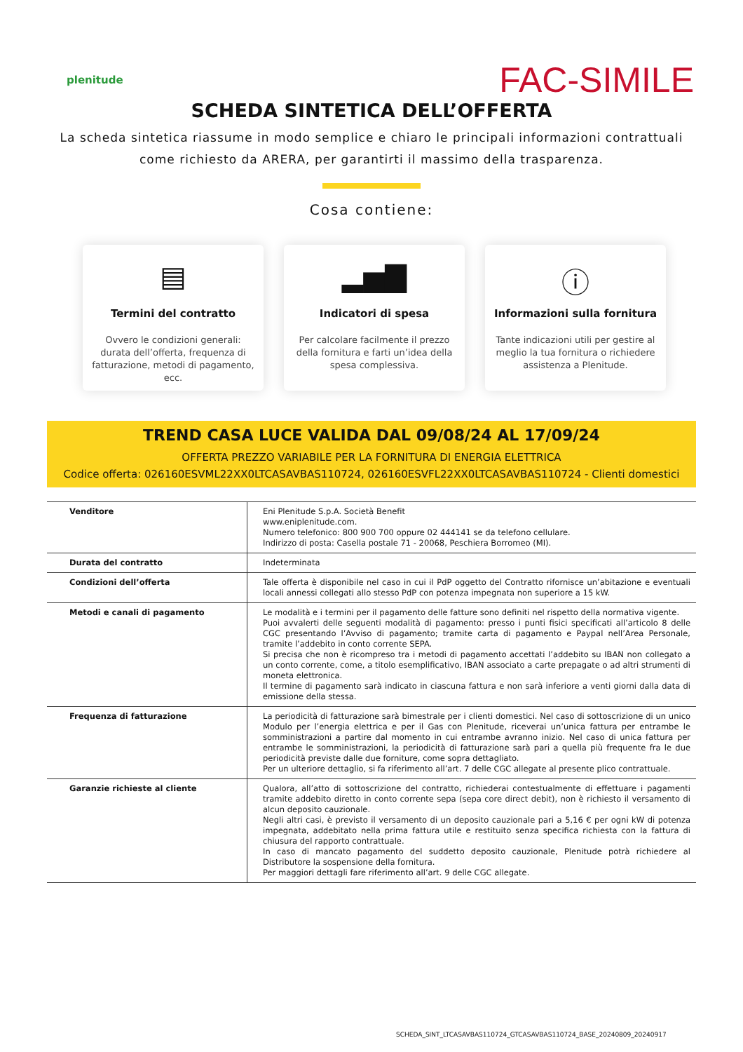plenitude
FAC-SIMILE
SCHEDA SINTETICA DELL’OFFERTA
La scheda sintetica riassume in modo semplice e chiaro le principali informazioni contrattuali come richiesto da ARERA, per garantirti il massimo della trasparenza.
Cosa contiene:
▤
Termini del contratto
Ovvero le condizioni generali: durata dell’offerta, frequenza di fatturazione, metodi di pagamento, ecc.
▂▅▇
Indicatori di spesa
Per calcolare facilmente il prezzo della fornitura e farti un’idea della spesa complessiva.
ⓘ
Informazioni sulla fornitura
Tante indicazioni utili per gestire al meglio la tua fornitura o richiedere assistenza a Plenitude.
TREND CASA LUCE VALIDA DAL 09/08/24 AL 17/09/24
OFFERTA PREZZO VARIABILE PER LA FORNITURA DI ENERGIA ELETTRICA
Codice offerta: 026160ESVML22XX0LTCASAVBAS110724, 026160ESVFL22XX0LTCASAVBAS110724 - Clienti domestici
| Venditore | Eni Plenitude S.p.A. Società Benefit www.eniplenitude.com. Numero telefonico: 800 900 700 oppure 02 444141 se da telefono cellulare. Indirizzo di posta: Casella postale 71 - 20068, Peschiera Borromeo (MI). |
| Durata del contratto | Indeterminata |
| Condizioni dell’offerta | Tale offerta è disponibile nel caso in cui il PdP oggetto del Contratto rifornisce un’abitazione e eventuali locali annessi collegati allo stesso PdP con potenza impegnata non superiore a 15 kW. |
| Metodi e canali di pagamento | Le modalità e i termini per il pagamento delle fatture sono definiti nel rispetto della normativa vigente. Puoi avvalerti delle seguenti modalità di pagamento: presso i punti fisici specificati all’articolo 8 delle CGC presentando l’Avviso di pagamento; tramite carta di pagamento e Paypal nell’Area Personale, tramite l’addebito in conto corrente SEPA. Si precisa che non è ricompreso tra i metodi di pagamento accettati l’addebito su IBAN non collegato a un conto corrente, come, a titolo esemplificativo, IBAN associato a carte prepagate o ad altri strumenti di moneta elettronica. Il termine di pagamento sarà indicato in ciascuna fattura e non sarà inferiore a venti giorni dalla data di emissione della stessa. |
| Frequenza di fatturazione | La periodicità di fatturazione sarà bimestrale per i clienti domestici. Nel caso di sottoscrizione di un unico Modulo per l’energia elettrica e per il Gas con Plenitude, riceverai un’unica fattura per entrambe le somministrazioni a partire dal momento in cui entrambe avranno inizio. Nel caso di unica fattura per entrambe le somministrazioni, la periodicità di fatturazione sarà pari a quella più frequente fra le due periodicità previste dalle due forniture, come sopra dettagliato. Per un ulteriore dettaglio, si fa riferimento all’art. 7 delle CGC allegate al presente plico contrattuale. |
| Garanzie richieste al cliente | Qualora, all’atto di sottoscrizione del contratto, richiederai contestualmente di effettuare i pagamenti tramite addebito diretto in conto corrente sepa (sepa core direct debit), non è richiesto il versamento di alcun deposito cauzionale. Negli altri casi, è previsto il versamento di un deposito cauzionale pari a 5,16 € per ogni kW di potenza impegnata, addebitato nella prima fattura utile e restituito senza specifica richiesta con la fattura di chiusura del rapporto contrattuale. In caso di mancato pagamento del suddetto deposito cauzionale, Plenitude potrà richiedere al Distributore la sospensione della fornitura. Per maggiori dettagli fare riferimento all’art. 9 delle CGC allegate. |
SCHEDA_SINT_LTCASAVBAS110724_GTCASAVBAS110724_BASE_20240809_20240917